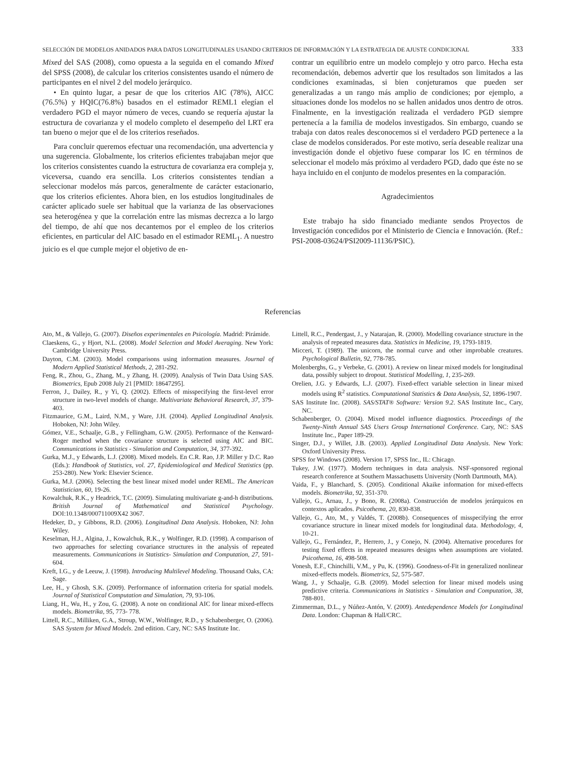SELECCIÓN DE MODELOS ANIDADOS PARA DATOS LONGITUDINALES USANDO CRITERIOS DE INFORMACIÓN Y LA ESTRATEGIA DE AJUSTE CONDICIONAL 333
Mixed del SAS (2008), como opuesta a la seguida en el comando Mixed del SPSS (2008), de calcular los criterios consistentes usando el número de participantes en el nivel 2 del modelo jerárquico.
• En quinto lugar, a pesar de que los criterios AIC (78%), AICC (76.5%) y HQIC(76.8%) basados en el estimador REML1 elegían el verdadero PGD el mayor número de veces, cuando se requería ajustar la estructura de covarianza y el modelo completo el desempeño del LRT era tan bueno o mejor que el de los criterios reseñados.
Para concluir queremos efectuar una recomendación, una advertencia y una sugerencia. Globalmente, los criterios eficientes trabajaban mejor que los criterios consistentes cuando la estructura de covarianza era compleja y, viceversa, cuando era sencilla. Los criterios consistentes tendían a seleccionar modelos más parcos, generalmente de carácter estacionario, que los criterios eficientes. Ahora bien, en los estudios longitudinales de carácter aplicado suele ser habitual que la varianza de las observaciones sea heterogénea y que la correlación entre las mismas decrezca a lo largo del tiempo, de ahí que nos decantemos por el empleo de los criterios eficientes, en particular del AIC basado en el estimador REML<sub>1</sub>. A nuestro juicio es el que cumple mejor el objetivo de en-
contrar un equilibrio entre un modelo complejo y otro parco. Hecha esta recomendación, debemos advertir que los resultados son limitados a las condiciones examinadas, si bien conjeturamos que pueden ser generalizadas a un rango más amplio de condiciones; por ejemplo, a situaciones donde los modelos no se hallen anidados unos dentro de otros. Finalmente, en la investigación realizada el verdadero PGD siempre pertenecía a la familia de modelos investigados. Sin embargo, cuando se trabaja con datos reales desconocemos si el verdadero PGD pertenece a la clase de modelos considerados. Por este motivo, sería deseable realizar una investigación donde el objetivo fuese comparar los IC en términos de seleccionar el modelo más próximo al verdadero PGD, dado que éste no se haya incluido en el conjunto de modelos presentes en la comparación.
Agradecimientos
Este trabajo ha sido financiado mediante sendos Proyectos de Investigación concedidos por el Ministerio de Ciencia e Innovación. (Ref.: PSI-2008-03624/PSI2009-11136/PSIC).
Referencias
Ato, M., & Vallejo, G. (2007). Diseños experimentales en Psicología. Madrid: Pirámide.
Claeskens, G., y Hjort, N.L. (2008). Model Selection and Model Averaging. New York: Cambridge University Press.
Dayton, C.M. (2003). Model comparisons using information measures. Journal of Modern Applied Statistical Methods, 2, 281-292.
Feng, R., Zhou, G., Zhang, M., y Zhang, H. (2009). Analysis of Twin Data Using SAS. Biometrics, Epub 2008 July 21 [PMID: 18647295].
Ferron, J., Dailey, R., y Yi, Q. (2002). Effects of misspecifying the first-level error structure in two-level models of change. Multivariate Behavioral Research, 37, 379-403.
Fitzmaurice, G.M., Laird, N.M., y Ware, J.H. (2004). Applied Longitudinal Analysis. Hoboken, NJ: John Wiley.
Gómez, V.E., Schaalje, G.B., y Fellingham, G.W. (2005). Performance of the Kenward-Roger method when the covariance structure is selected using AIC and BIC. Communications in Statistics - Simulation and Computation, 34, 377-392.
Gurka, M.J., y Edwards, L.J. (2008). Mixed models. En C.R. Rao, J.P. Miller y D.C. Rao (Eds.): Handbook of Statistics, vol. 27, Epidemiological and Medical Statistics (pp. 253-280). New York: Elsevier Science.
Gurka, M.J. (2006). Selecting the best linear mixed model under REML. The American Statistician, 60, 19-26.
Kowalchuk, R.K., y Headrick, T.C. (2009). Simulating multivariate g-and-h distributions. British Journal of Mathematical and Statistical Psychology. DOI:10.1348/000711009X42 3067.
Hedeker, D., y Gibbons, R.D. (2006). Longitudinal Data Analysis. Hoboken, NJ: John Wiley.
Keselman, H.J., Algina, J., Kowalchuk, R.K., y Wolfinger, R.D. (1998). A comparison of two approaches for selecting covariance structures in the analysis of repeated measurements. Communications in Statistics- Simulation and Computation, 27, 591-604.
Kreft, I.G., y de Leeuw, J. (1998). Introducing Multilevel Modeling. Thousand Oaks, CA: Sage.
Lee, H., y Ghosh, S.K. (2009). Performance of information criteria for spatial models. Journal of Statistical Computation and Simulation, 79, 93-106.
Liang, H., Wu, H., y Zou, G. (2008). A note on conditional AIC for linear mixed-effects models. Biometrika, 95, 773- 778.
Littell, R.C., Milliken, G.A., Stroup, W.W., Wolfinger, R.D., y Schabenberger, O. (2006). SAS System for Mixed Models. 2nd edition. Cary, NC: SAS Institute Inc.
Littell, R.C., Pendergast, J., y Natarajan, R. (2000). Modelling covariance structure in the analysis of repeated measures data. Statistics in Medicine, 19, 1793-1819.
Micceri, T. (1989). The unicorn, the normal curve and other improbable creatures. Psychological Bulletin, 92, 778-785.
Molenberghs, G., y Verbeke, G. (2001). A review on linear mixed models for longitudinal data, possibly subject to dropout. Statistical Modelling, 1, 235-269.
Orelien, J.G. y Edwards, L.J. (2007). Fixed-effect variable selection in linear mixed models using R<sup>2</sup> statistics. Computational Statistics & Data Analysis, 52, 1896-1907.
SAS Institute Inc. (2008). SAS/STAT® Software: Version 9.2. SAS Institute Inc., Cary, NC.
Schabenberger, O. (2004). Mixed model influence diagnostics. Proceedings of the Twenty-Ninth Annual SAS Users Group International Conference. Cary, NC: SAS Institute Inc., Paper 189-29.
Singer, D.J., y Willet, J.B. (2003). Applied Longitudinal Data Analysis. New York: Oxford University Press.
SPSS for Windows (2008). Version 17, SPSS Inc., IL: Chicago.
Tukey, J.W. (1977). Modern techniques in data analysis. NSF-sponsored regional research conference at Southern Massachusetts University (North Dartmouth, MA).
Vaida, F., y Blanchard, S. (2005). Conditional Akaike information for mixed-effects models. Biometrika, 92, 351-370.
Vallejo, G., Arnau, J., y Bono, R. (2008a). Construcción de modelos jerárquicos en contextos aplicados. Psicothema, 20, 830-838.
Vallejo, G., Ato, M., y Valdés, T. (2008b). Consequences of misspecifying the error covariance structure in linear mixed models for longitudinal data. Methodology, 4, 10-21.
Vallejo, G., Fernández, P., Herrero, J., y Conejo, N. (2004). Alternative procedures for testing fixed effects in repeated measures designs when assumptions are violated. Psicothema, 16, 498-508.
Vonesh, E.F., Chinchilli, V.M., y Pu, K. (1996). Goodness-of-Fit in generalized nonlinear mixed-effects models. Biometrics, 52, 575-587.
Wang, J., y Schaalje, G.B. (2009). Model selection for linear mixed models using predictive criteria. Communications in Statistics - Simulation and Computation, 38, 788-801.
Zimmerman, D.L., y Núñez-Antón, V. (2009). Antedependence Models for Longitudinal Data. London: Chapman & Hall/CRC.